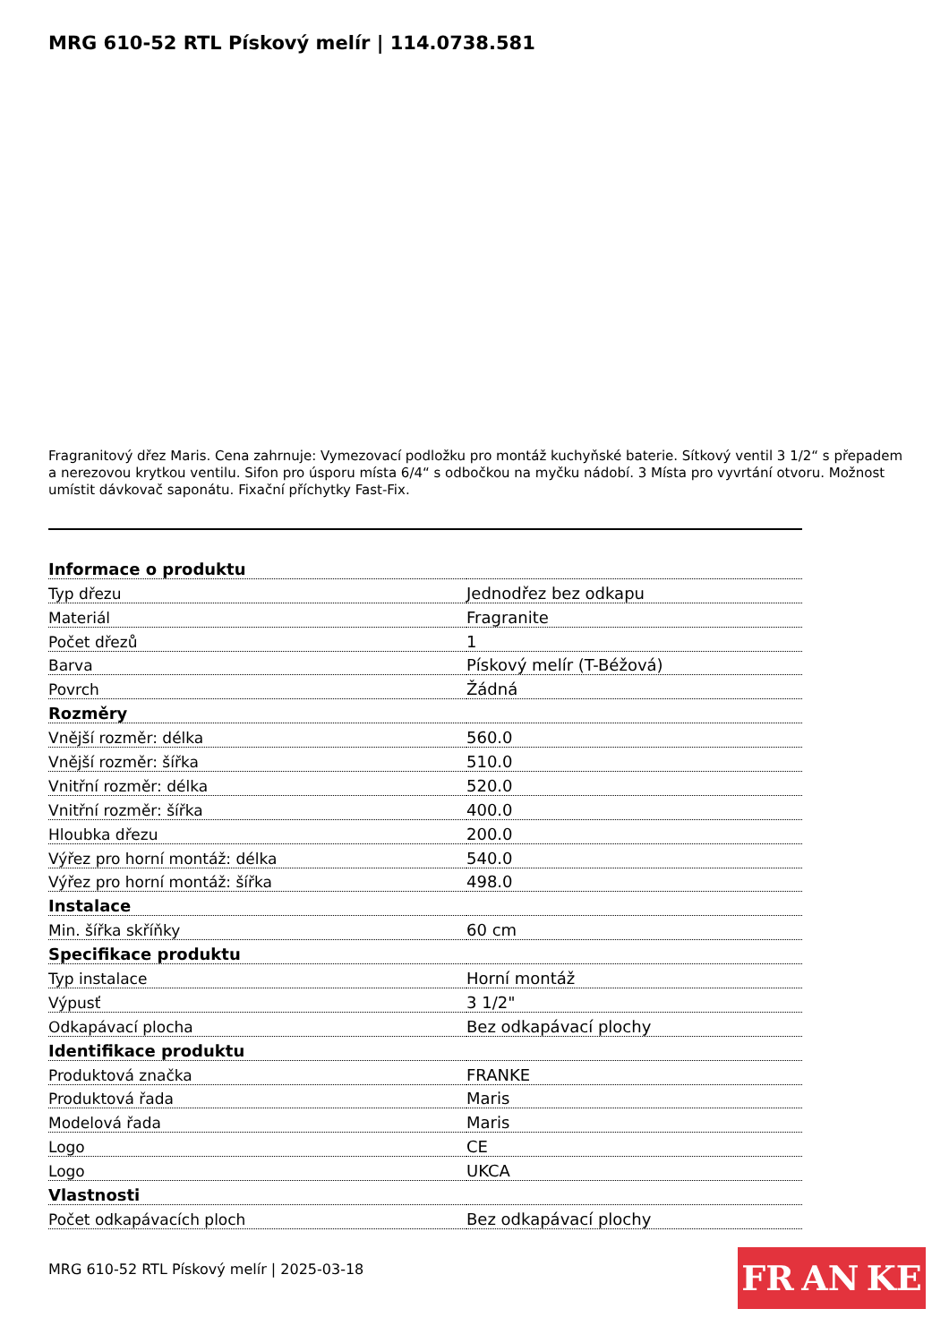MRG 610-52 RTL Pískový melír | 114.0738.581
Fragranitový dřez Maris. Cena zahrnuje: Vymezovací podložku pro montáž kuchyňské baterie. Sítkový ventil 3 1/2“ s přepadem a nerezovou krytkou ventilu. Sifon pro úsporu místa 6/4“ s odbočkou na myčku nádobí. 3 Místa pro vyvrtání otvoru. Možnost umístit dávkovač saponátu. Fixační příchytky Fast-Fix.
| Informace o produktu | |
| --- | --- |
| Typ dřezu | Jednodřez bez odkapu |
| Materiál | Fragranite |
| Počet dřezů | 1 |
| Barva | Pískový melír (T-Béžová) |
| Povrch | Žádná |
| Rozměry | |
| Vnější rozměr: délka | 560.0 |
| Vnější rozměr: šířka | 510.0 |
| Vnitřní rozměr: délka | 520.0 |
| Vnitřní rozměr: šířka | 400.0 |
| Hloubka dřezu | 200.0 |
| Výřez pro horní montáž: délka | 540.0 |
| Výřez pro horní montáž: šířka | 498.0 |
| Instalace | |
| Min. šířka skříňky | 60 cm |
| Specifikace produktu | |
| Typ instalace | Horní montáž |
| Výpusť | 3 1/2" |
| Odkapávací plocha | Bez odkapávací plochy |
| Identifikace produktu | |
| Produktová značka | FRANKE |
| Produktová řada | Maris |
| Modelová řada | Maris |
| Logo | CE |
| Logo | UKCA |
| Vlastnosti | |
| Počet odkapávacích ploch | Bez odkapávací plochy |
MRG 610-52 RTL Pískový melír | 2025-03-18
FR AN KE